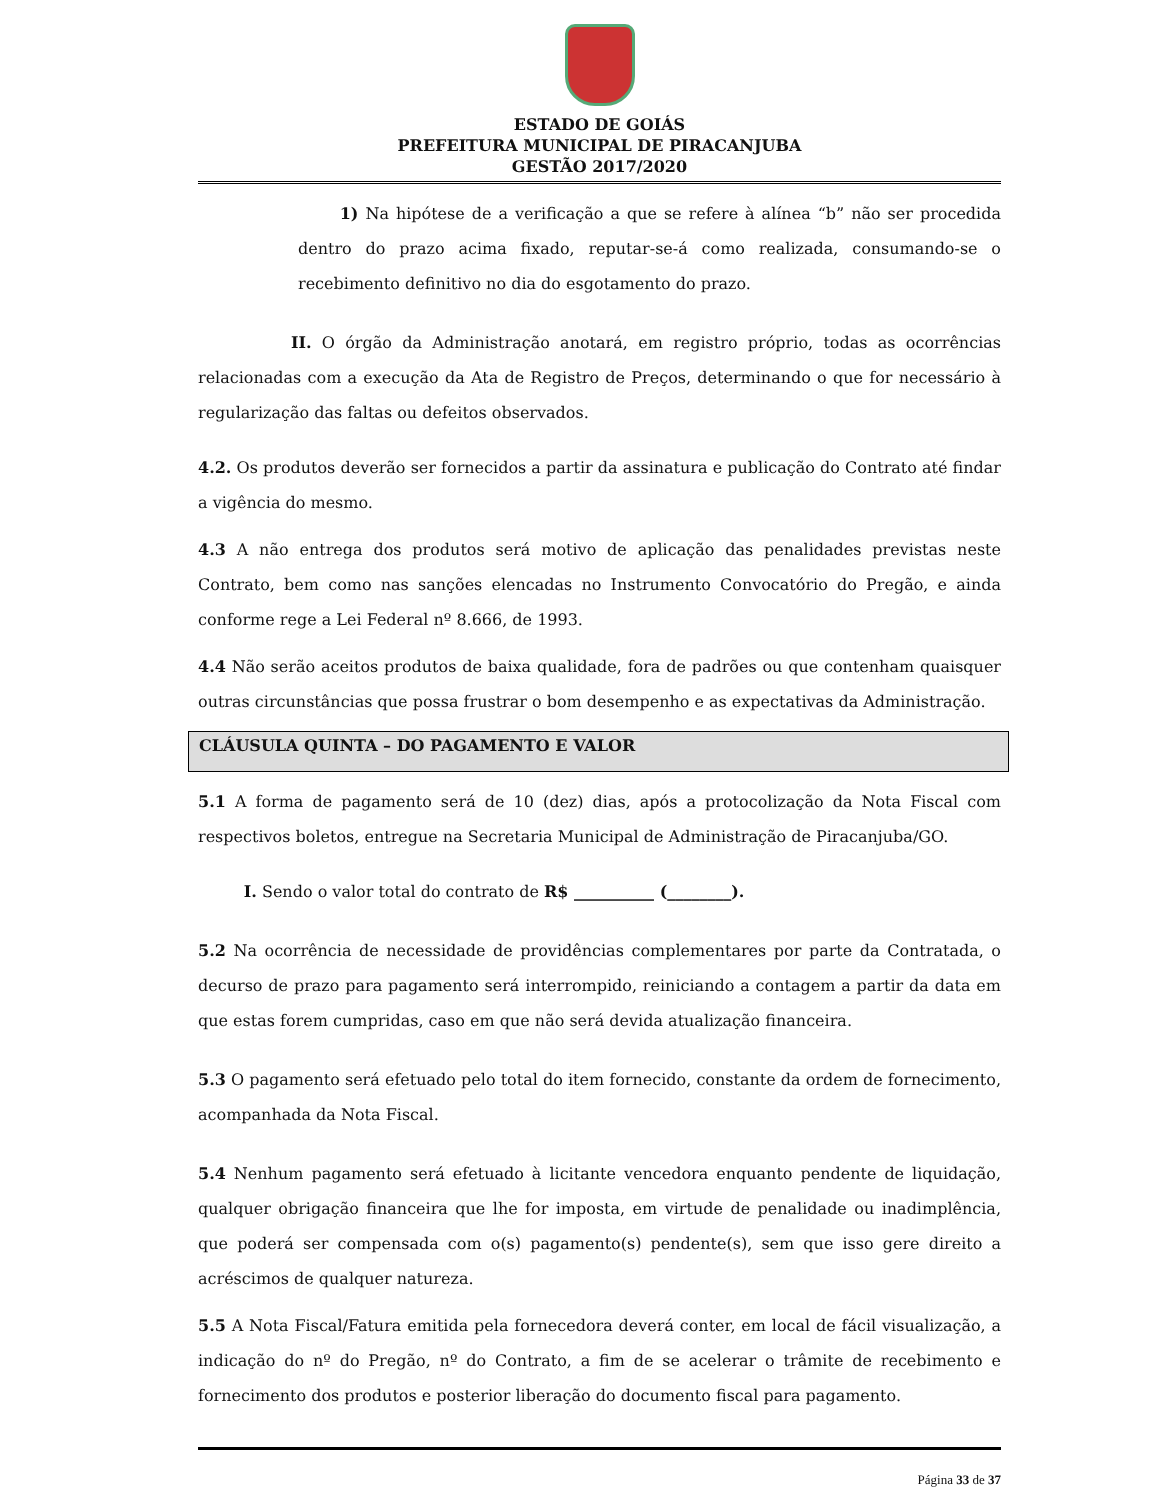ESTADO DE GOIÁS
PREFEITURA MUNICIPAL DE PIRACANJUBA
GESTÃO 2017/2020
1) Na hipótese de a verificação a que se refere à alínea “b” não ser procedida dentro do prazo acima fixado, reputar-se-á como realizada, consumando-se o recebimento definitivo no dia do esgotamento do prazo.
II. O órgão da Administração anotará, em registro próprio, todas as ocorrências relacionadas com a execução da Ata de Registro de Preços, determinando o que for necessário à regularização das faltas ou defeitos observados.
4.2. Os produtos deverão ser fornecidos a partir da assinatura e publicação do Contrato até findar a vigência do mesmo.
4.3 A não entrega dos produtos será motivo de aplicação das penalidades previstas neste Contrato, bem como nas sanções elencadas no Instrumento Convocatório do Pregão, e ainda conforme rege a Lei Federal nº 8.666, de 1993.
4.4 Não serão aceitos produtos de baixa qualidade, fora de padrões ou que contenham quaisquer outras circunstâncias que possa frustrar o bom desempenho e as expectativas da Administração.
CLÁUSULA QUINTA – DO PAGAMENTO E VALOR
5.1 A forma de pagamento será de 10 (dez) dias, após a protocolização da Nota Fiscal com respectivos boletos, entregue na Secretaria Municipal de Administração de Piracanjuba/GO.
I. Sendo o valor total do contrato de R$ __________ (________).
5.2 Na ocorrência de necessidade de providências complementares por parte da Contratada, o decurso de prazo para pagamento será interrompido, reiniciando a contagem a partir da data em que estas forem cumpridas, caso em que não será devida atualização financeira.
5.3 O pagamento será efetuado pelo total do item fornecido, constante da ordem de fornecimento, acompanhada da Nota Fiscal.
5.4 Nenhum pagamento será efetuado à licitante vencedora enquanto pendente de liquidação, qualquer obrigação financeira que lhe for imposta, em virtude de penalidade ou inadimplência, que poderá ser compensada com o(s) pagamento(s) pendente(s), sem que isso gere direito a acréscimos de qualquer natureza.
5.5 A Nota Fiscal/Fatura emitida pela fornecedora deverá conter, em local de fácil visualização, a indicação do nº do Pregão, nº do Contrato, a fim de se acelerar o trâmite de recebimento e fornecimento dos produtos e posterior liberação do documento fiscal para pagamento.
Página 33 de 37